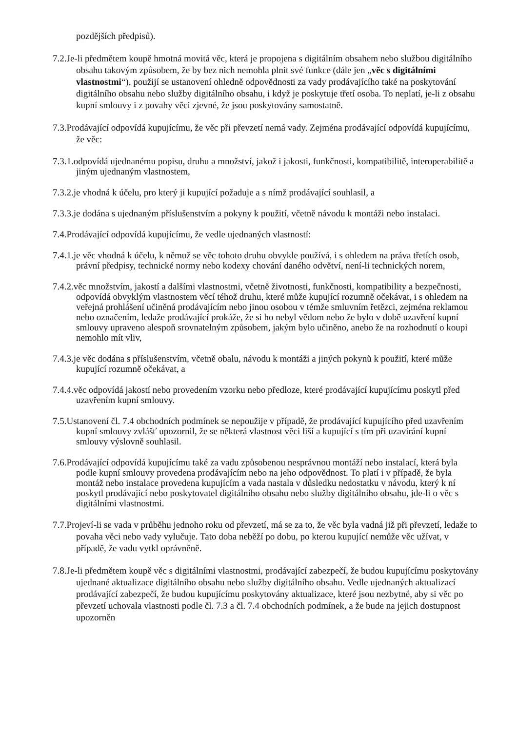pozdějších předpisů).
7.2.Je-li předmětem koupě hmotná movitá věc, která je propojena s digitálním obsahem nebo službou digitálního obsahu takovým způsobem, že by bez nich nemohla plnit své funkce (dále jen „věc s digitálními vlastnostmi“), použijí se ustanovení ohledně odpovědnosti za vady prodávajícího také na poskytování digitálního obsahu nebo služby digitálního obsahu, i když je poskytuje třetí osoba. To neplatí, je-li z obsahu kupní smlouvy i z povahy věci zjevné, že jsou poskytovány samostatně.
7.3.Prodávající odpovídá kupujícímu, že věc při převzetí nemá vady. Zejména prodávající odpovídá kupujícímu, že věc:
7.3.1.odpovídá ujednanému popisu, druhu a množství, jakož i jakosti, funkčnosti, kompatibilitě, interoperabilitě a jiným ujednaným vlastnostem,
7.3.2.je vhodná k účelu, pro který ji kupující požaduje a s nímž prodávající souhlasil, a
7.3.3.je dodána s ujednaným příslušenstvím a pokyny k použití, včetně návodu k montáži nebo instalaci.
7.4.Prodávající odpovídá kupujícímu, že vedle ujednaných vlastností:
7.4.1.je věc vhodná k účelu, k němuž se věc tohoto druhu obvykle používá, i s ohledem na práva třetích osob, právní předpisy, technické normy nebo kodexy chování daného odvětví, není-li technických norem,
7.4.2.věc množstvím, jakostí a dalšími vlastnostmi, včetně životnosti, funkčnosti, kompatibility a bezpečnosti, odpovídá obvyklým vlastnostem věcí téhož druhu, které může kupující rozumně očekávat, i s ohledem na veřejná prohlášení učiněná prodávajícím nebo jinou osobou v témže smluvním řetězci, zejména reklamou nebo označením, ledaže prodávající prokáže, že si ho nebyl vědom nebo že bylo v době uzavření kupní smlouvy upraveno alespoň srovnatelným způsobem, jakým bylo učiněno, anebo že na rozhodnutí o koupi nemohlo mít vliv,
7.4.3.je věc dodána s příslušenstvím, včetně obalu, návodu k montáži a jiných pokynů k použití, které může kupující rozumně očekávat, a
7.4.4.věc odpovídá jakostí nebo provedením vzorku nebo předloze, které prodávající kupujícímu poskytl před uzavřením kupní smlouvy.
7.5.Ustanovení čl. 7.4 obchodních podmínek se nepoužije v případě, že prodávající kupujícího před uzavřením kupní smlouvy zvlášť upozornil, že se některá vlastnost věci liší a kupující s tím při uzavírání kupní smlouvy výslovně souhlasil.
7.6.Prodávající odpovídá kupujícímu také za vadu způsobenou nesprávnou montáží nebo instalací, která byla podle kupní smlouvy provedena prodávajícím nebo na jeho odpovědnost. To platí i v případě, že byla montáž nebo instalace provedena kupujícím a vada nastala v důsledku nedostatku v návodu, který k ní poskytl prodávající nebo poskytovatel digitálního obsahu nebo služby digitálního obsahu, jde-li o věc s digitálními vlastnostmi.
7.7.Projeví-li se vada v průběhu jednoho roku od převzetí, má se za to, že věc byla vadná již při převzetí, ledaže to povaha věci nebo vady vylučuje. Tato doba neběží po dobu, po kterou kupující nemůže věc užívat, v případě, že vadu vytkl oprávněně.
7.8.Je-li předmětem koupě věc s digitálními vlastnostmi, prodávající zabezpečí, že budou kupujícímu poskytovány ujednané aktualizace digitálního obsahu nebo služby digitálního obsahu. Vedle ujednaných aktualizací prodávající zabezpečí, že budou kupujícímu poskytovány aktualizace, které jsou nezbytné, aby si věc po převzetí uchovala vlastnosti podle čl. 7.3 a čl. 7.4 obchodních podmínek, a že bude na jejich dostupnost upozorněn